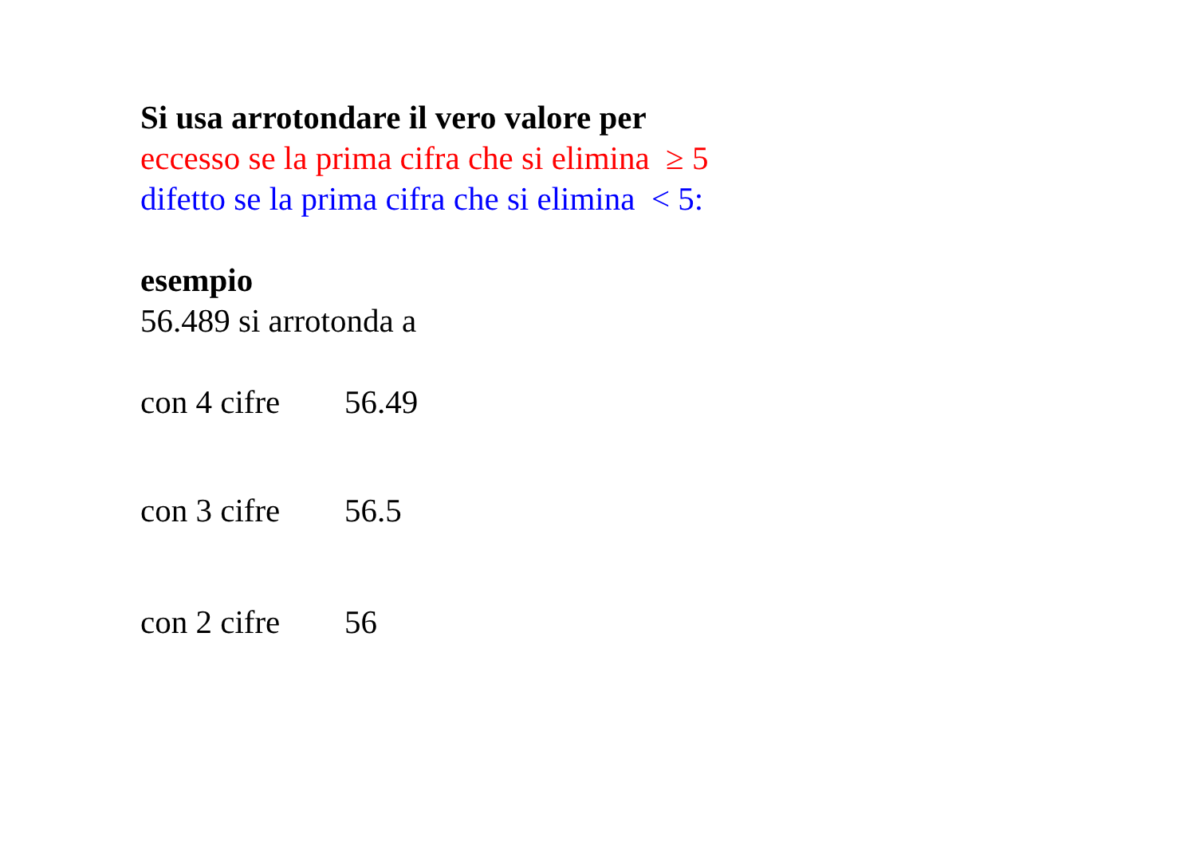Si usa arrotondare il vero valore per
eccesso se la prima cifra che si elimina ≥ 5
difetto se la prima cifra che si elimina < 5:
esempio
56.489 si arrotonda a
con 4 cifre 56.49
con 3 cifre 56.5
con 2 cifre 56